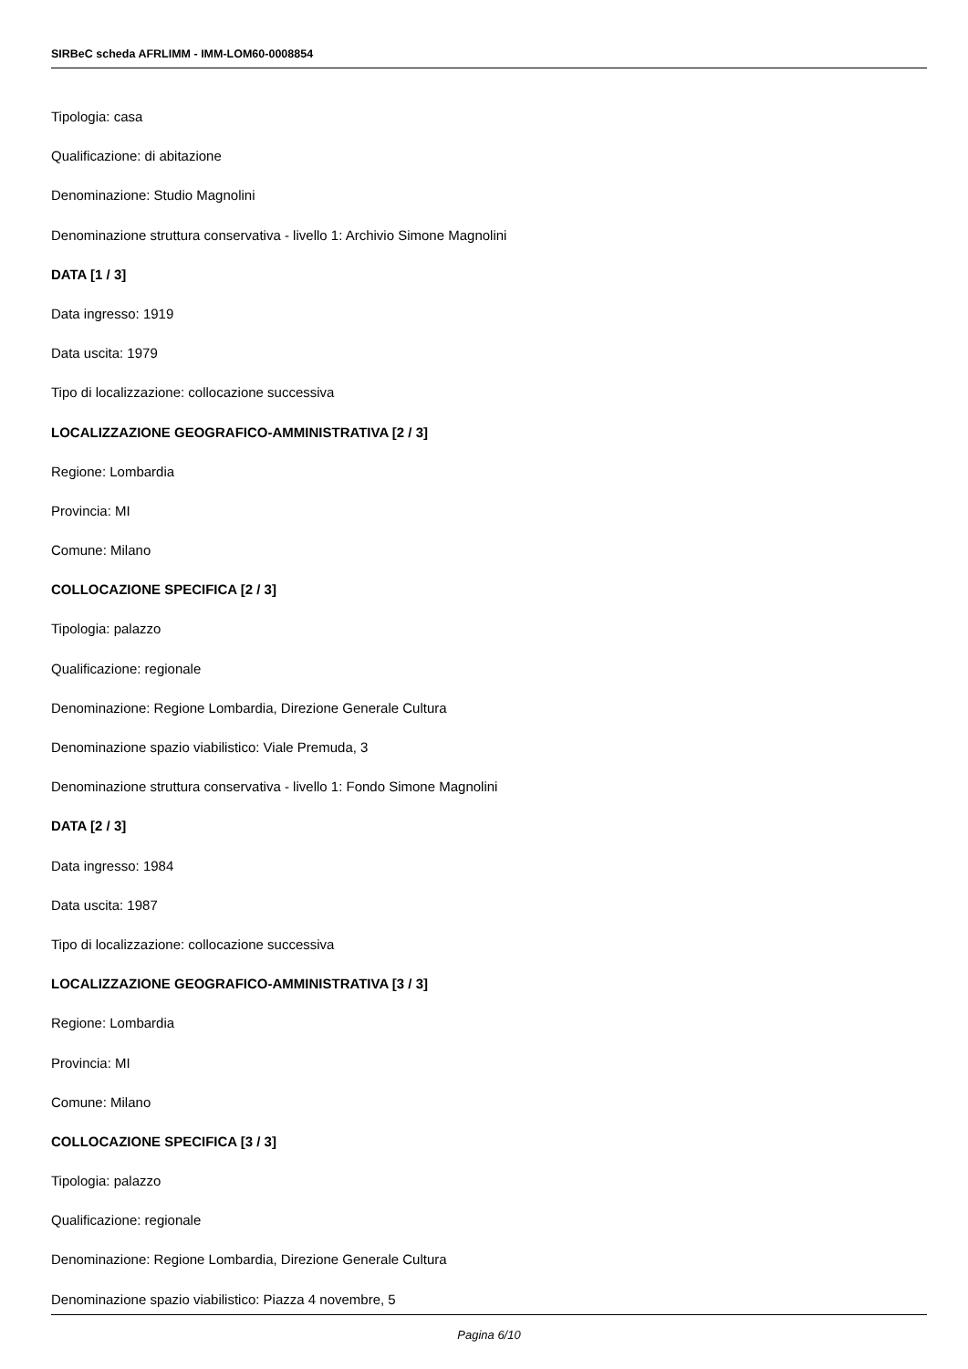SIRBeC scheda AFRLIMM - IMM-LOM60-0008854
Tipologia: casa
Qualificazione: di abitazione
Denominazione: Studio Magnolini
Denominazione struttura conservativa - livello 1: Archivio Simone Magnolini
DATA [1 / 3]
Data ingresso: 1919
Data uscita: 1979
Tipo di localizzazione: collocazione successiva
LOCALIZZAZIONE GEOGRAFICO-AMMINISTRATIVA [2 / 3]
Regione: Lombardia
Provincia: MI
Comune: Milano
COLLOCAZIONE SPECIFICA [2 / 3]
Tipologia: palazzo
Qualificazione: regionale
Denominazione: Regione Lombardia, Direzione Generale Cultura
Denominazione spazio viabilistico: Viale Premuda, 3
Denominazione struttura conservativa - livello 1: Fondo Simone Magnolini
DATA [2 / 3]
Data ingresso: 1984
Data uscita: 1987
Tipo di localizzazione: collocazione successiva
LOCALIZZAZIONE GEOGRAFICO-AMMINISTRATIVA [3 / 3]
Regione: Lombardia
Provincia: MI
Comune: Milano
COLLOCAZIONE SPECIFICA [3 / 3]
Tipologia: palazzo
Qualificazione: regionale
Denominazione: Regione Lombardia, Direzione Generale Cultura
Denominazione spazio viabilistico: Piazza 4 novembre, 5
Pagina 6/10